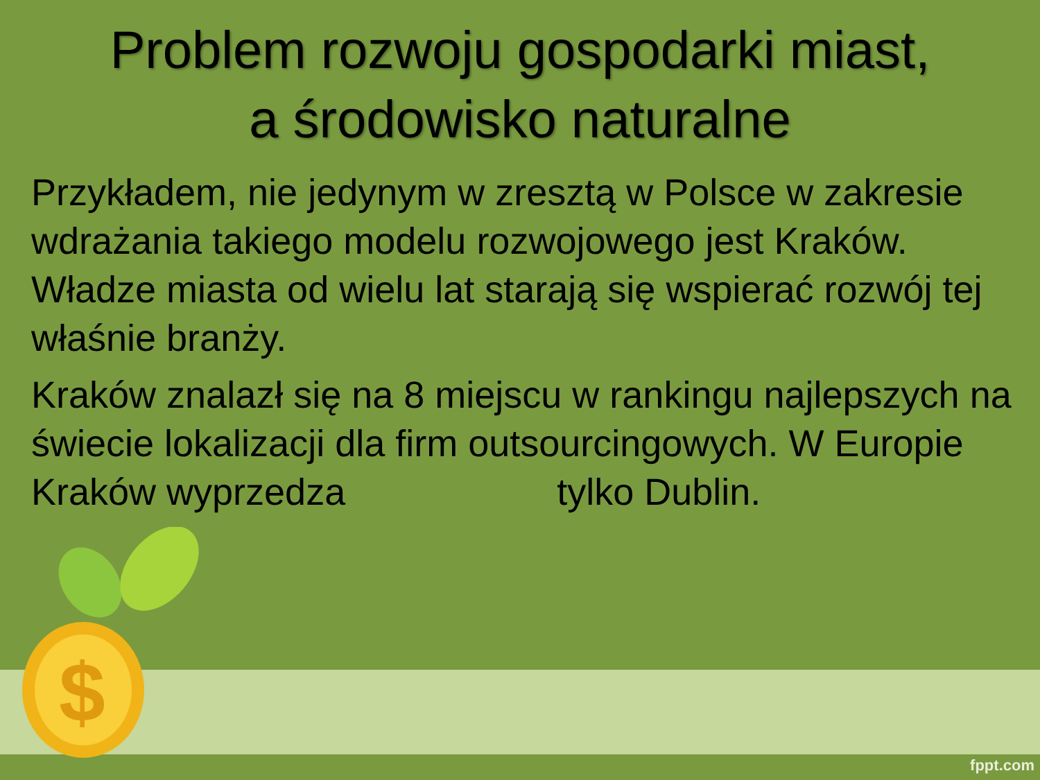$
Problem rozwoju gospodarki miast,
a środowisko naturalne
Przykładem, nie jedynym w zresztą w Polsce w zakresie wdrażania takiego modelu rozwojowego jest Kraków. Władze miasta od wielu lat starają się wspierać rozwój tej właśnie branży.
Kraków znalazł się na 8 miejscu w rankingu najlepszych na świecie lokalizacji dla firm outsourcingowych. W Europie Kraków wyprzedza tylko Dublin.
fppt.com